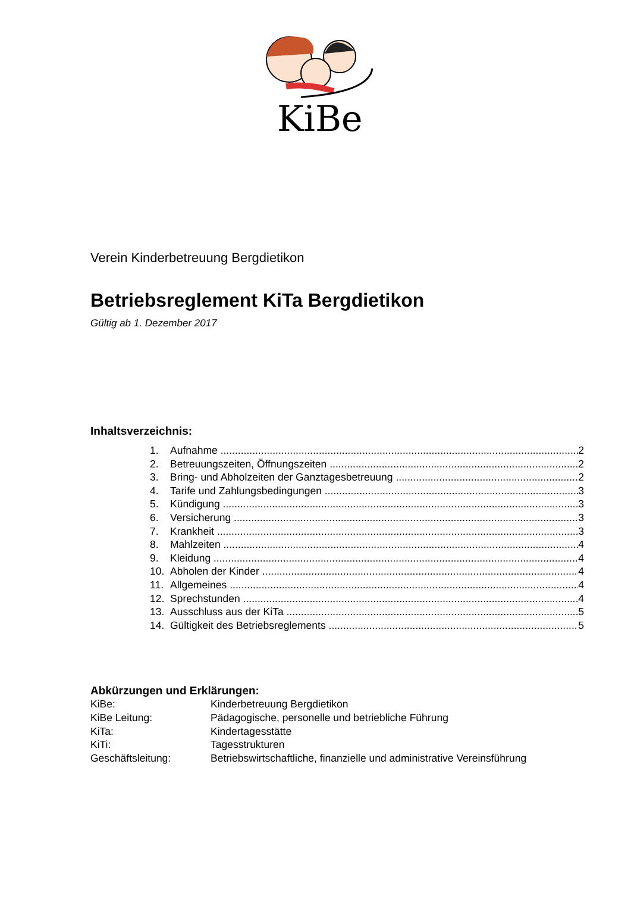KiBe
Verein Kinderbetreuung Bergdietikon
Betriebsreglement KiTa Bergdietikon
Gültig ab 1. Dezember 2017
Inhaltsverzeichnis:
1. Aufnahme 2
2. Betreuungszeiten, Öffnungszeiten 2
3. Bring- und Abholzeiten der Ganztagesbetreuung 2
4. Tarife und Zahlungsbedingungen 3
5. Kündigung 3
6. Versicherung 3
7. Krankheit 3
8. Mahlzeiten 4
9. Kleidung 4
10. Abholen der Kinder 4
11. Allgemeines 4
12. Sprechstunden 4
13. Ausschluss aus der KiTa 5
14. Gültigkeit des Betriebsreglements 5
Abkürzungen und Erklärungen:
| KiBe: | Kinderbetreuung Bergdietikon |
| KiBe Leitung: | Pädagogische, personelle und betriebliche Führung |
| KiTa: | Kindertagesstätte |
| KiTi: | Tagesstrukturen |
| Geschäftsleitung: | Betriebswirtschaftliche, finanzielle und administrative Vereinsführung |